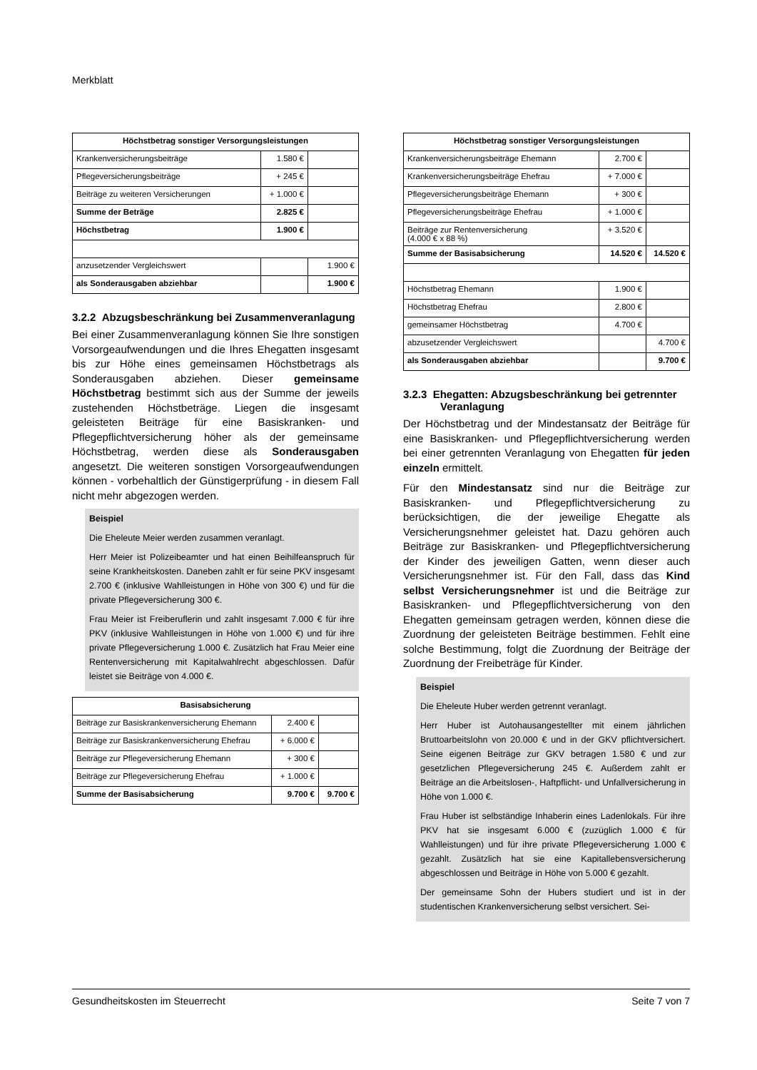Merkblatt
| Höchstbetrag sonstiger Versorgungsleistungen | | |
| --- | --- | --- |
| Krankenversicherungsbeiträge | 1.580 € | |
| Pflegeversicherungsbeiträge | + 245 € | |
| Beiträge zu weiteren Versicherungen | + 1.000 € | |
| Summe der Beträge | 2.825 € | |
| Höchstbetrag | 1.900 € | |
| anzusetzender Vergleichswert | | 1.900 € |
| als Sonderausgaben abziehbar | | 1.900 € |
3.2.2 Abzugsbeschränkung bei Zusammenveranlagung
Bei einer Zusammenveranlagung können Sie Ihre sonstigen Vorsorgeaufwendungen und die Ihres Ehegatten insgesamt bis zur Höhe eines gemeinsamen Höchstbetrags als Sonderausgaben abziehen. Dieser gemeinsame Höchstbetrag bestimmt sich aus der Summe der jeweils zustehenden Höchstbeträge. Liegen die insgesamt geleisteten Beiträge für eine Basiskranken- und Pflegepflichtversicherung höher als der gemeinsame Höchstbetrag, werden diese als Sonderausgaben angesetzt. Die weiteren sonstigen Vorsorgeaufwendungen können - vorbehaltlich der Günstigerprüfung - in diesem Fall nicht mehr abgezogen werden.
Beispiel
Die Eheleute Meier werden zusammen veranlagt.
Herr Meier ist Polizeibeamter und hat einen Beihilfeanspruch für seine Krankheitskosten. Daneben zahlt er für seine PKV insgesamt 2.700 € (inklusive Wahlleistungen in Höhe von 300 €) und für die private Pflegeversicherung 300 €.
Frau Meier ist Freiberuflerin und zahlt insgesamt 7.000 € für ihre PKV (inklusive Wahlleistungen in Höhe von 1.000 €) und für ihre private Pflegeversicherung 1.000 €. Zusätzlich hat Frau Meier eine Rentenversicherung mit Kapitalwahlrecht abgeschlossen. Dafür leistet sie Beiträge von 4.000 €.
| Basisabsicherung | | |
| --- | --- | --- |
| Beiträge zur Basiskrankenversicherung Ehemann | 2.400 € | |
| Beiträge zur Basiskrankenversicherung Ehefrau | + 6.000 € | |
| Beiträge zur Pflegeversicherung Ehemann | + 300 € | |
| Beiträge zur Pflegeversicherung Ehefrau | + 1.000 € | |
| Summe der Basisabsicherung | 9.700 € | 9.700 € |
| Höchstbetrag sonstiger Versorgungsleistungen | | |
| --- | --- | --- |
| Krankenversicherungsbeiträge Ehemann | 2.700 € | |
| Krankenversicherungsbeiträge Ehefrau | + 7.000 € | |
| Pflegeversicherungsbeiträge Ehemann | + 300 € | |
| Pflegeversicherungsbeiträge Ehefrau | + 1.000 € | |
| Beiträge zur Rentenversicherung (4.000 € x 88 %) | + 3.520 € | |
| Summe der Basisabsicherung | 14.520 € | 14.520 € |
| Höchstbetrag Ehemann | 1.900 € | |
| Höchstbetrag Ehefrau | 2.800 € | |
| gemeinsamer Höchstbetrag | 4.700 € | |
| abzusetzender Vergleichswert | | 4.700 € |
| als Sonderausgaben abziehbar | | 9.700 € |
3.2.3 Ehegatten: Abzugsbeschränkung bei getrennter Veranlagung
Der Höchstbetrag und der Mindestansatz der Beiträge für eine Basiskranken- und Pflegepflichtversicherung werden bei einer getrennten Veranlagung von Ehegatten für jeden einzeln ermittelt.
Für den Mindestansatz sind nur die Beiträge zur Basiskranken- und Pflegepflichtversicherung zu berücksichtigen, die der jeweilige Ehegatte als Versicherungsnehmer geleistet hat. Dazu gehören auch Beiträge zur Basiskranken- und Pflegepflichtversicherung der Kinder des jeweiligen Gatten, wenn dieser auch Versicherungsnehmer ist. Für den Fall, dass das Kind selbst Versicherungsnehmer ist und die Beiträge zur Basiskranken- und Pflegepflichtversicherung von den Ehegatten gemeinsam getragen werden, können diese die Zuordnung der geleisteten Beiträge bestimmen. Fehlt eine solche Bestimmung, folgt die Zuordnung der Beiträge der Zuordnung der Freibeträge für Kinder.
Beispiel
Die Eheleute Huber werden getrennt veranlagt.
Herr Huber ist Autohausangestellter mit einem jährlichen Bruttoarbeitslohn von 20.000 € und in der GKV pflichtversichert. Seine eigenen Beiträge zur GKV betragen 1.580 € und zur gesetzlichen Pflegeversicherung 245 €. Außerdem zahlt er Beiträge an die Arbeitslosen-, Haftpflicht- und Unfallversicherung in Höhe von 1.000 €.
Frau Huber ist selbständige Inhaberin eines Ladenlokals. Für ihre PKV hat sie insgesamt 6.000 € (zuzüglich 1.000 € für Wahlleistungen) und für ihre private Pflegeversicherung 1.000 € gezahlt. Zusätzlich hat sie eine Kapitallebensversicherung abgeschlossen und Beiträge in Höhe von 5.000 € gezahlt.
Der gemeinsame Sohn der Hubers studiert und ist in der studentischen Krankenversicherung selbst versichert. Sei-
Gesundheitskosten im Steuerrecht Seite 7 von 7